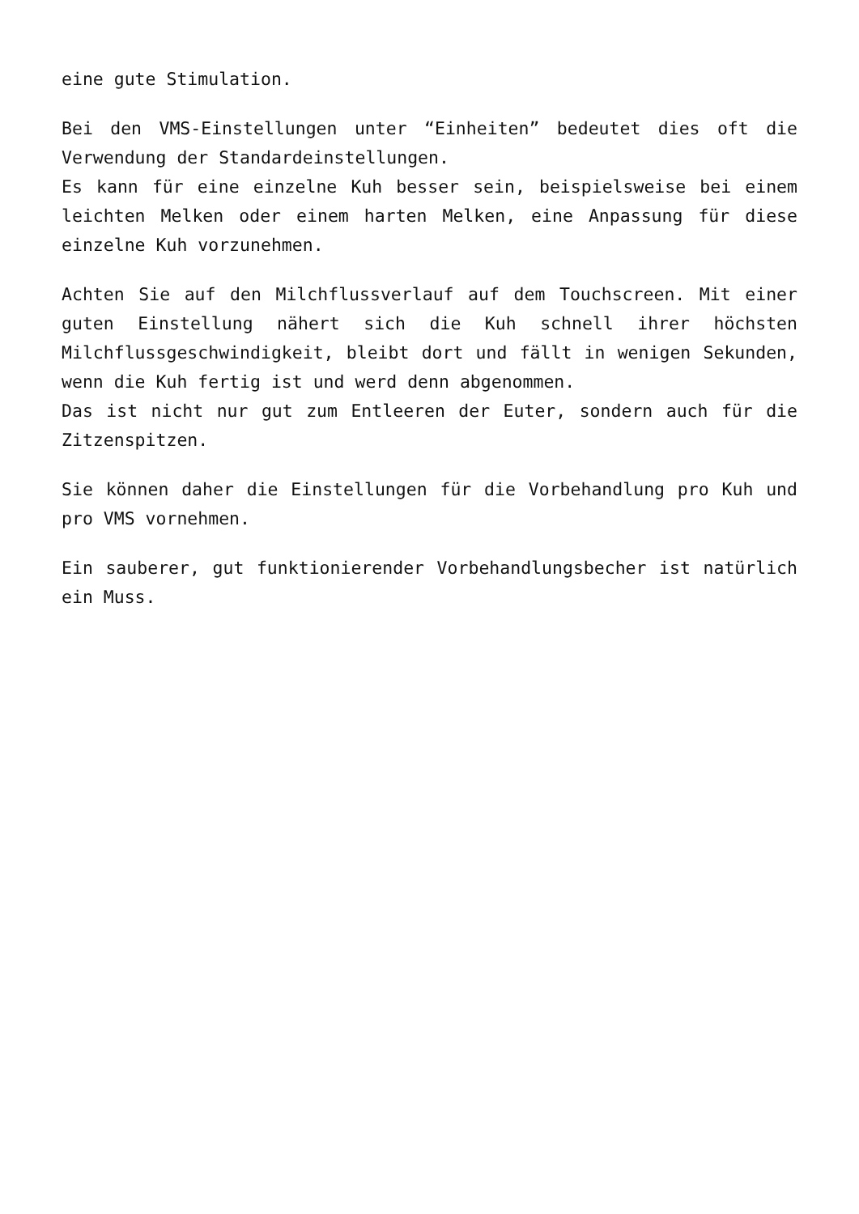eine gute Stimulation.
Bei den VMS-Einstellungen unter “Einheiten” bedeutet dies oft die Verwendung der Standardeinstellungen.
Es kann für eine einzelne Kuh besser sein, beispielsweise bei einem leichten Melken oder einem harten Melken, eine Anpassung für diese einzelne Kuh vorzunehmen.
Achten Sie auf den Milchflussverlauf auf dem Touchscreen. Mit einer guten Einstellung nähert sich die Kuh schnell ihrer höchsten Milchflussgeschwindigkeit, bleibt dort und fällt in wenigen Sekunden, wenn die Kuh fertig ist und werd denn abgenommen.
Das ist nicht nur gut zum Entleeren der Euter, sondern auch für die Zitzenspitzen.
Sie können daher die Einstellungen für die Vorbehandlung pro Kuh und pro VMS vornehmen.
Ein sauberer, gut funktionierender Vorbehandlungsbecher ist natürlich ein Muss.